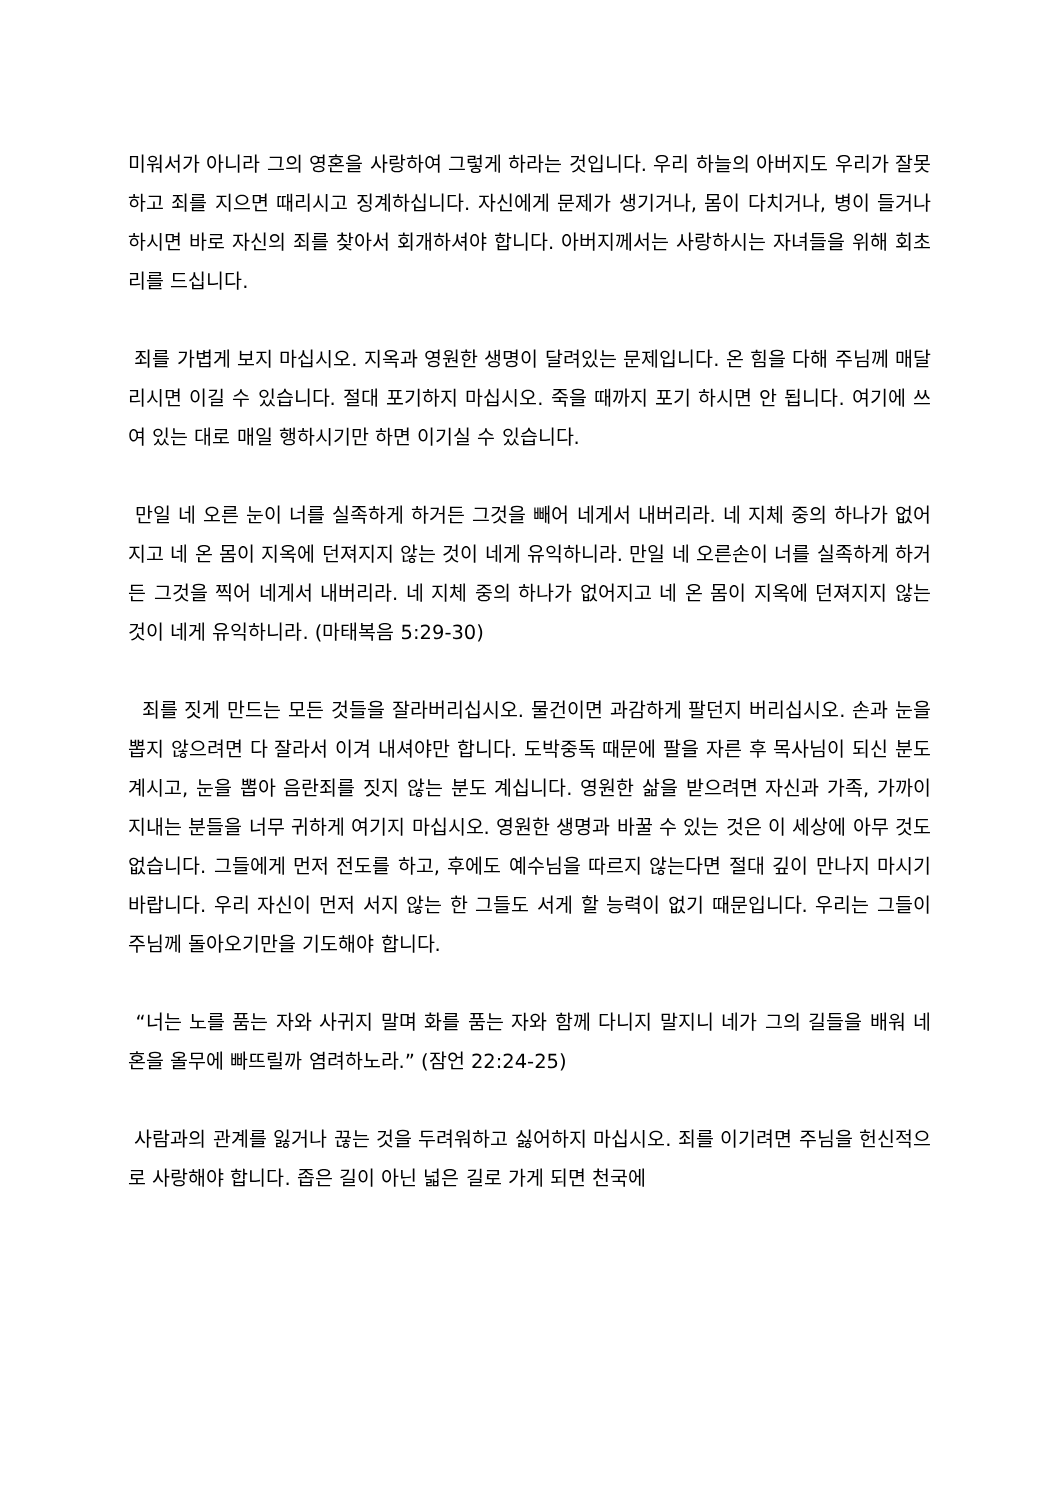미워서가 아니라 그의 영혼을 사랑하여 그렇게 하라는 것입니다. 우리 하늘의 아버지도 우리가 잘못하고 죄를 지으면 때리시고 징계하십니다. 자신에게 문제가 생기거나, 몸이 다치거나, 병이 들거나 하시면 바로 자신의 죄를 찾아서 회개하셔야 합니다. 아버지께서는 사랑하시는 자녀들을 위해 회초리를 드십니다.
죄를 가볍게 보지 마십시오. 지옥과 영원한 생명이 달려있는 문제입니다. 온 힘을 다해 주님께 매달리시면 이길 수 있습니다. 절대 포기하지 마십시오. 죽을 때까지 포기 하시면 안 됩니다. 여기에 쓰여 있는 대로 매일 행하시기만 하면 이기실 수 있습니다.
만일 네 오른 눈이 너를 실족하게 하거든 그것을 빼어 네게서 내버리라. 네 지체 중의 하나가 없어지고 네 온 몸이 지옥에 던져지지 않는 것이 네게 유익하니라. 만일 네 오른손이 너를 실족하게 하거든 그것을 찍어 네게서 내버리라. 네 지체 중의 하나가 없어지고 네 온 몸이 지옥에 던져지지 않는 것이 네게 유익하니라. (마태복음 5:29-30)
죄를 짓게 만드는 모든 것들을 잘라버리십시오. 물건이면 과감하게 팔던지 버리십시오. 손과 눈을 뽑지 않으려면 다 잘라서 이겨 내셔야만 합니다. 도박중독 때문에 팔을 자른 후 목사님이 되신 분도 계시고, 눈을 뽑아 음란죄를 짓지 않는 분도 계십니다. 영원한 삶을 받으려면 자신과 가족, 가까이 지내는 분들을 너무 귀하게 여기지 마십시오. 영원한 생명과 바꿀 수 있는 것은 이 세상에 아무 것도 없습니다. 그들에게 먼저 전도를 하고, 후에도 예수님을 따르지 않는다면 절대 깊이 만나지 마시기 바랍니다. 우리 자신이 먼저 서지 않는 한 그들도 서게 할 능력이 없기 때문입니다. 우리는 그들이 주님께 돌아오기만을 기도해야 합니다.
“너는 노를 품는 자와 사귀지 말며 화를 품는 자와 함께 다니지 말지니 네가 그의 길들을 배워 네 혼을 올무에 빠뜨릴까 염려하노라.” (잠언 22:24-25)
사람과의 관계를 잃거나 끊는 것을 두려워하고 싫어하지 마십시오. 죄를 이기려면 주님을 헌신적으로 사랑해야 합니다. 좁은 길이 아닌 넓은 길로 가게 되면 천국에